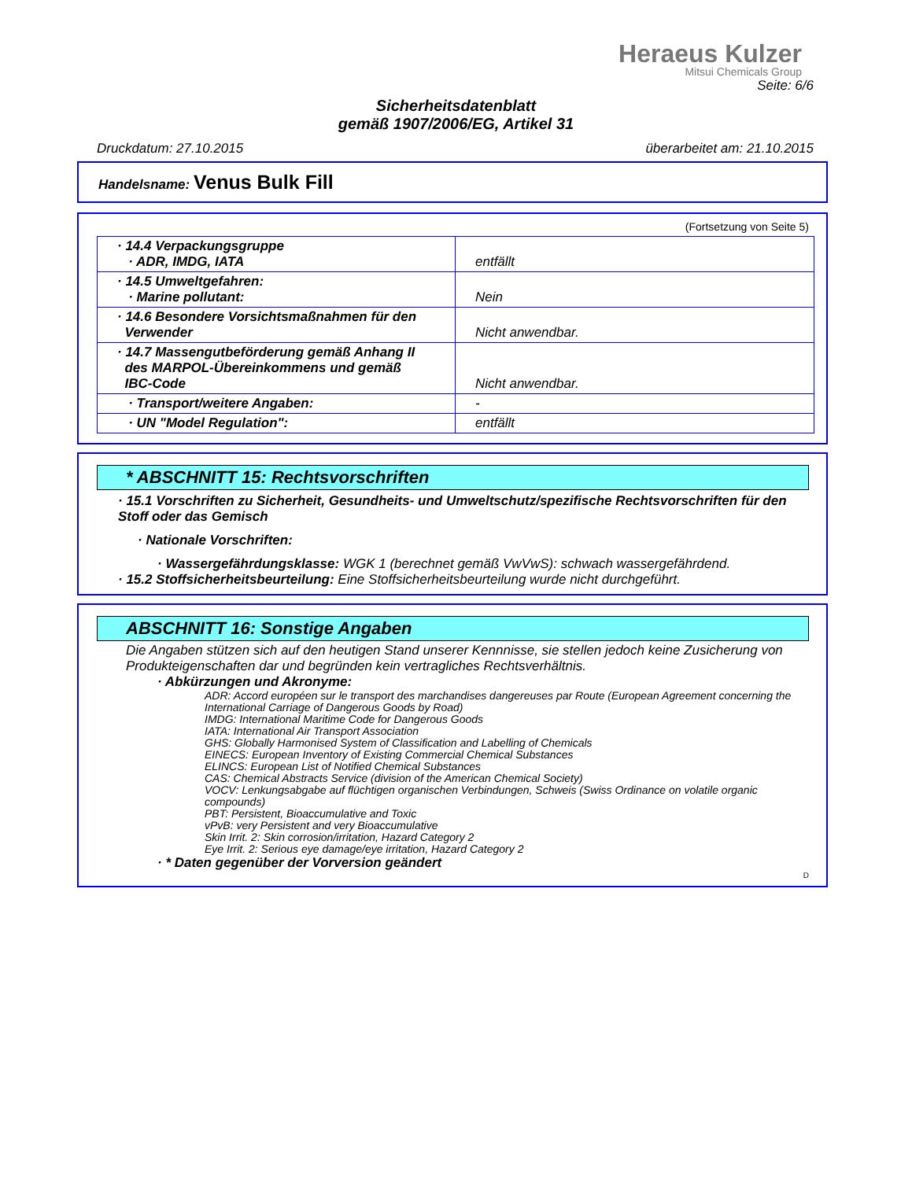Heraeus Kulzer
Mitsui Chemicals Group
Seite: 6/6
Sicherheitsdatenblatt
gemäß 1907/2006/EG, Artikel 31
Druckdatum: 27.10.2015 überarbeitet am: 21.10.2015
Handelsname: Venus Bulk Fill
(Fortsetzung von Seite 5)
| · 14.4 Verpackungsgruppe · ADR, IMDG, IATA | entfällt |
| · 14.5 Umweltgefahren: · Marine pollutant: | Nein |
| · 14.6 Besondere Vorsichtsmaßnahmen für den Verwender | Nicht anwendbar. |
| · 14.7 Massengutbeförderung gemäß Anhang II des MARPOL-Übereinkommens und gemäß IBC-Code | Nicht anwendbar. |
| · Transport/weitere Angaben: | - |
| · UN "Model Regulation": | entfällt |
* ABSCHNITT 15: Rechtsvorschriften
· 15.1 Vorschriften zu Sicherheit, Gesundheits- und Umweltschutz/spezifische Rechtsvorschriften für den Stoff oder das Gemisch
· Nationale Vorschriften:
· Wassergefährdungsklasse: WGK 1 (berechnet gemäß VwVwS): schwach wassergefährdend.
· 15.2 Stoffsicherheitsbeurteilung: Eine Stoffsicherheitsbeurteilung wurde nicht durchgeführt.
ABSCHNITT 16: Sonstige Angaben
Die Angaben stützen sich auf den heutigen Stand unserer Kennnisse, sie stellen jedoch keine Zusicherung von Produkteigenschaften dar und begründen kein vertragliches Rechtsverhältnis.
· Abkürzungen und Akronyme:
ADR: Accord européen sur le transport des marchandises dangereuses par Route (European Agreement concerning the International Carriage of Dangerous Goods by Road)
IMDG: International Maritime Code for Dangerous Goods
IATA: International Air Transport Association
GHS: Globally Harmonised System of Classification and Labelling of Chemicals
EINECS: European Inventory of Existing Commercial Chemical Substances
ELINCS: European List of Notified Chemical Substances
CAS: Chemical Abstracts Service (division of the American Chemical Society)
VOCV: Lenkungsabgabe auf flüchtigen organischen Verbindungen, Schweis (Swiss Ordinance on volatile organic compounds)
PBT: Persistent, Bioaccumulative and Toxic
vPvB: very Persistent and very Bioaccumulative
Skin Irrit. 2: Skin corrosion/irritation, Hazard Category 2
Eye Irrit. 2: Serious eye damage/eye irritation, Hazard Category 2
· * Daten gegenüber der Vorversion geändert
D